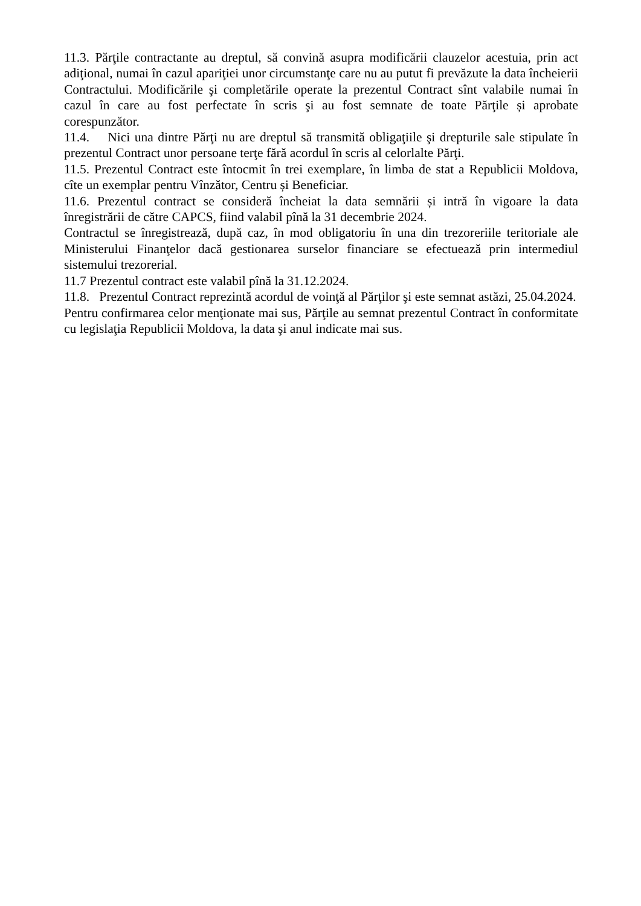11.3. Părţile contractante au dreptul, să convină asupra modificării clauzelor acestuia, prin act adiţional, numai în cazul apariţiei unor circumstanţe care nu au putut fi prevăzute la data încheierii Contractului. Modificările şi completările operate la prezentul Contract sînt valabile numai în cazul în care au fost perfectate în scris şi au fost semnate de toate Părţile și aprobate corespunzător.
11.4. Nici una dintre Părţi nu are dreptul să transmită obligaţiile şi drepturile sale stipulate în prezentul Contract unor persoane terţe fără acordul în scris al celorlalte Părţi.
11.5. Prezentul Contract este întocmit în trei exemplare, în limba de stat a Republicii Moldova, cîte un exemplar pentru Vînzător, Centru și Beneficiar.
11.6. Prezentul contract se consideră încheiat la data semnării și intră în vigoare la data înregistrării de către CAPCS, fiind valabil pînă la 31 decembrie 2024.
Contractul se înregistrează, după caz, în mod obligatoriu în una din trezoreriile teritoriale ale Ministerului Finanţelor dacă gestionarea surselor financiare se efectuează prin intermediul sistemului trezorerial.
11.7 Prezentul contract este valabil pînă la 31.12.2024.
11.8. Prezentul Contract reprezintă acordul de voinţă al Părţilor şi este semnat astăzi, 25.04.2024.
Pentru confirmarea celor menţionate mai sus, Părţile au semnat prezentul Contract în conformitate cu legislaţia Republicii Moldova, la data şi anul indicate mai sus.